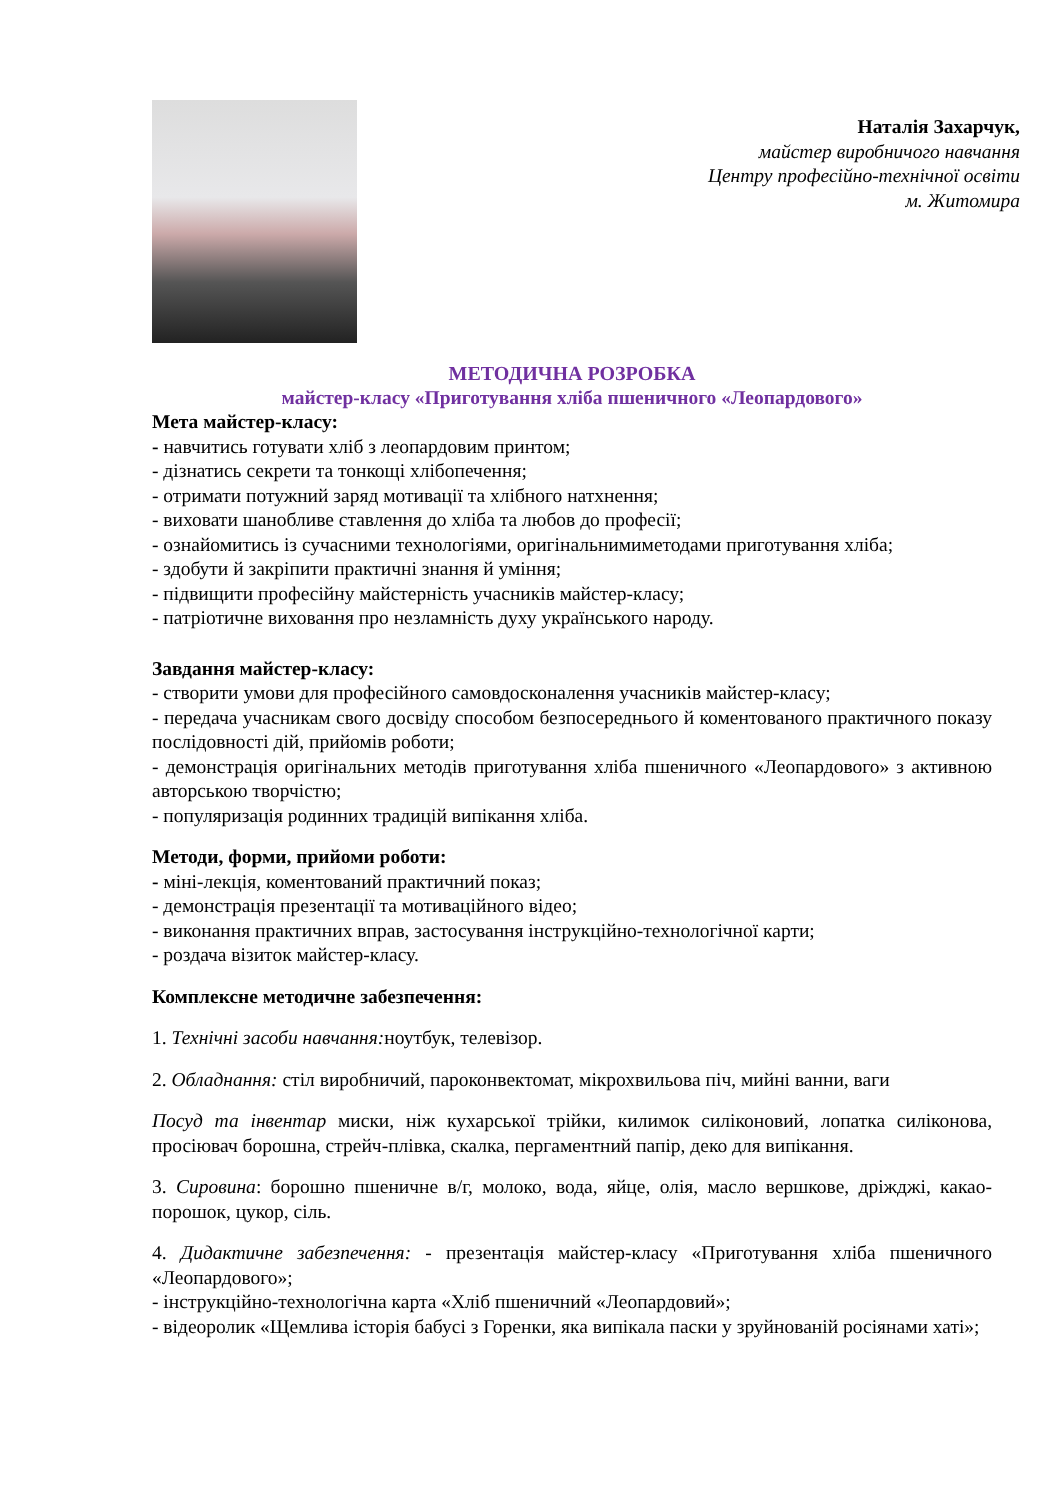Наталія Захарчук,
майстер виробничого навчання
Центру професійно-технічної освіти
м. Житомира
МЕТОДИЧНА РОЗРОБКА
майстер-класу «Приготування хліба пшеничного «Леопардового»
Мета майстер-класу:
- навчитись готувати хліб з леопардовим принтом;
- дізнатись секрети та тонкощі хлібопечення;
- отримати потужний заряд мотивації та хлібного натхнення;
- виховати шанобливе ставлення до хліба та любов до професії;
- ознайомитись із сучасними технологіями, оригінальнимиметодами приготування хліба;
- здобути й закріпити практичні знання й уміння;
- підвищити професійну майстерність учасників майстер-класу;
- патріотичне виховання про незламність духу українського народу.
Завдання майстер-класу:
- створити умови для професійного самовдосконалення учасників майстер-класу;
- передача учасникам свого досвіду способом безпосереднього й коментованого практичного показу послідовності дій, прийомів роботи;
- демонстрація оригінальних методів приготування хліба пшеничного «Леопардового» з активною авторською творчістю;
- популяризація родинних традицій випікання хліба.
Методи, форми, прийоми роботи:
- міні-лекція, коментований практичний показ;
- демонстрація презентації та мотиваційного відео;
- виконання практичних вправ, застосування інструкційно-технологічної карти;
- роздача візиток майстер-класу.
Комплексне методичне забезпечення:
1. Технічні засоби навчання: ноутбук, телевізор.
2. Обладнання: стіл виробничий, пароконвектомат, мікрохвильова піч, мийні ванни, ваги
Посуд та інвентар миски, ніж кухарської трійки, килимок силіконовий, лопатка силіконова, просіювач борошна, стрейч-плівка, скалка, пергаментний папір, деко для випікання.
3. Сировина: борошно пшеничне в/г, молоко, вода, яйце, олія, масло вершкове, дріжджі, какао-порошок, цукор, сіль.
4. Дидактичне забезпечення: - презентація майстер-класу «Приготування хліба пшеничного «Леопардового»;
- інструкційно-технологічна карта «Хліб пшеничний «Леопардовий»;
- відеоролик «Щемлива історія бабусі з Горенки, яка випікала паски у зруйнованій росіянами хаті»;